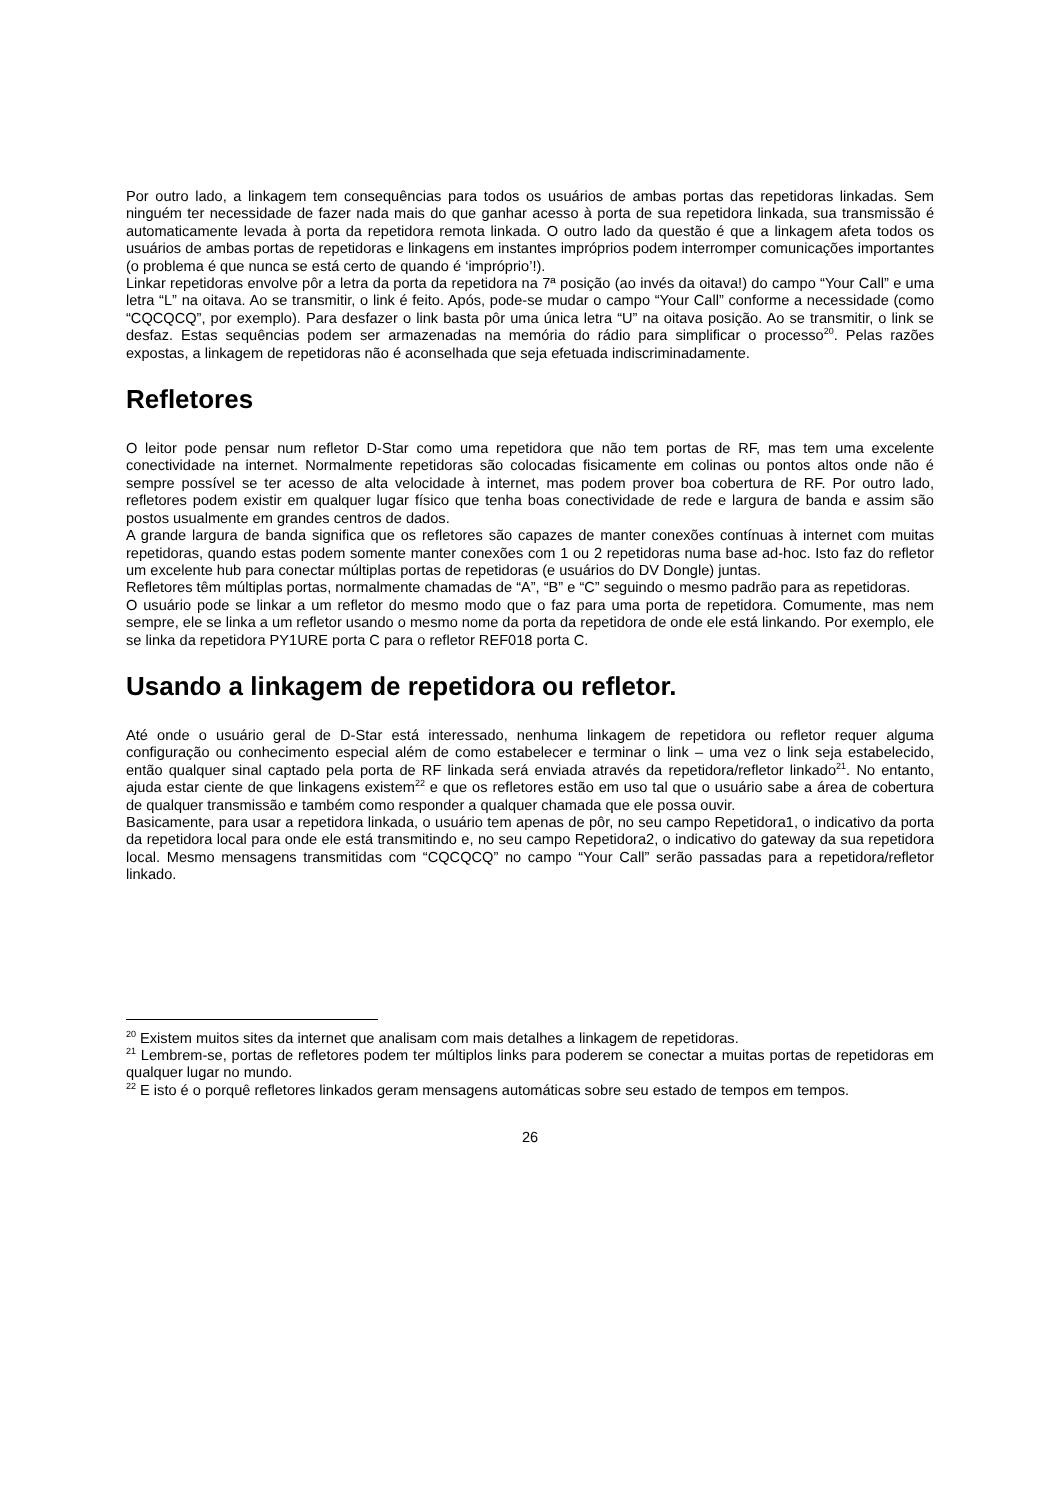Por outro lado, a linkagem tem consequências para todos os usuários de ambas portas das repetidoras linkadas. Sem ninguém ter necessidade de fazer nada mais do que ganhar acesso à porta de sua repetidora linkada, sua transmissão é automaticamente levada à porta da repetidora remota linkada. O outro lado da questão é que a linkagem afeta todos os usuários de ambas portas de repetidoras e linkagens em instantes impróprios podem interromper comunicações importantes (o problema é que nunca se está certo de quando é ‘impróprio’!).
Linkar repetidoras envolve pôr a letra da porta da repetidora na 7ª posição (ao invés da oitava!) do campo “Your Call” e uma letra “L” na oitava. Ao se transmitir, o link é feito. Após, pode-se mudar o campo “Your Call” conforme a necessidade (como “CQCQCQ”, por exemplo). Para desfazer o link basta pôr uma única letra “U” na oitava posição. Ao se transmitir, o link se desfaz. Estas sequências podem ser armazenadas na memória do rádio para simplificar o processo<sup>20</sup>. Pelas razões expostas, a linkagem de repetidoras não é aconselhada que seja efetuada indiscriminadamente.
Refletores
O leitor pode pensar num refletor D-Star como uma repetidora que não tem portas de RF, mas tem uma excelente conectividade na internet. Normalmente repetidoras são colocadas fisicamente em colinas ou pontos altos onde não é sempre possível se ter acesso de alta velocidade à internet, mas podem prover boa cobertura de RF. Por outro lado, refletores podem existir em qualquer lugar físico que tenha boas conectividade de rede e largura de banda e assim são postos usualmente em grandes centros de dados.
A grande largura de banda significa que os refletores são capazes de manter conexões contínuas à internet com muitas repetidoras, quando estas podem somente manter conexões com 1 ou 2 repetidoras numa base ad-hoc. Isto faz do refletor um excelente hub para conectar múltiplas portas de repetidoras (e usuários do DV Dongle) juntas.
Refletores têm múltiplas portas, normalmente chamadas de “A”, “B” e “C” seguindo o mesmo padrão para as repetidoras.
O usuário pode se linkar a um refletor do mesmo modo que o faz para uma porta de repetidora. Comumente, mas nem sempre, ele se linka a um refletor usando o mesmo nome da porta da repetidora de onde ele está linkando. Por exemplo, ele se linka da repetidora PY1URE porta C para o refletor REF018 porta C.
Usando a linkagem de repetidora ou refletor.
Até onde o usuário geral de D-Star está interessado, nenhuma linkagem de repetidora ou refletor requer alguma configuração ou conhecimento especial além de como estabelecer e terminar o link – uma vez o link seja estabelecido, então qualquer sinal captado pela porta de RF linkada será enviada através da repetidora/refletor linkado<sup>21</sup>. No entanto, ajuda estar ciente de que linkagens existem<sup>22</sup> e que os refletores estão em uso tal que o usuário sabe a área de cobertura de qualquer transmissão e também como responder a qualquer chamada que ele possa ouvir.
Basicamente, para usar a repetidora linkada, o usuário tem apenas de pôr, no seu campo Repetidora1, o indicativo da porta da repetidora local para onde ele está transmitindo e, no seu campo Repetidora2, o indicativo do gateway da sua repetidora local. Mesmo mensagens transmitidas com “CQCQCQ” no campo “Your Call” serão passadas para a repetidora/refletor linkado.
<sup>20</sup> Existem muitos sites da internet que analisam com mais detalhes a linkagem de repetidoras.
<sup>21</sup> Lembrem-se, portas de refletores podem ter múltiplos links para poderem se conectar a muitas portas de repetidoras em qualquer lugar no mundo.
<sup>22</sup> E isto é o porquê refletores linkados geram mensagens automáticas sobre seu estado de tempos em tempos.
26